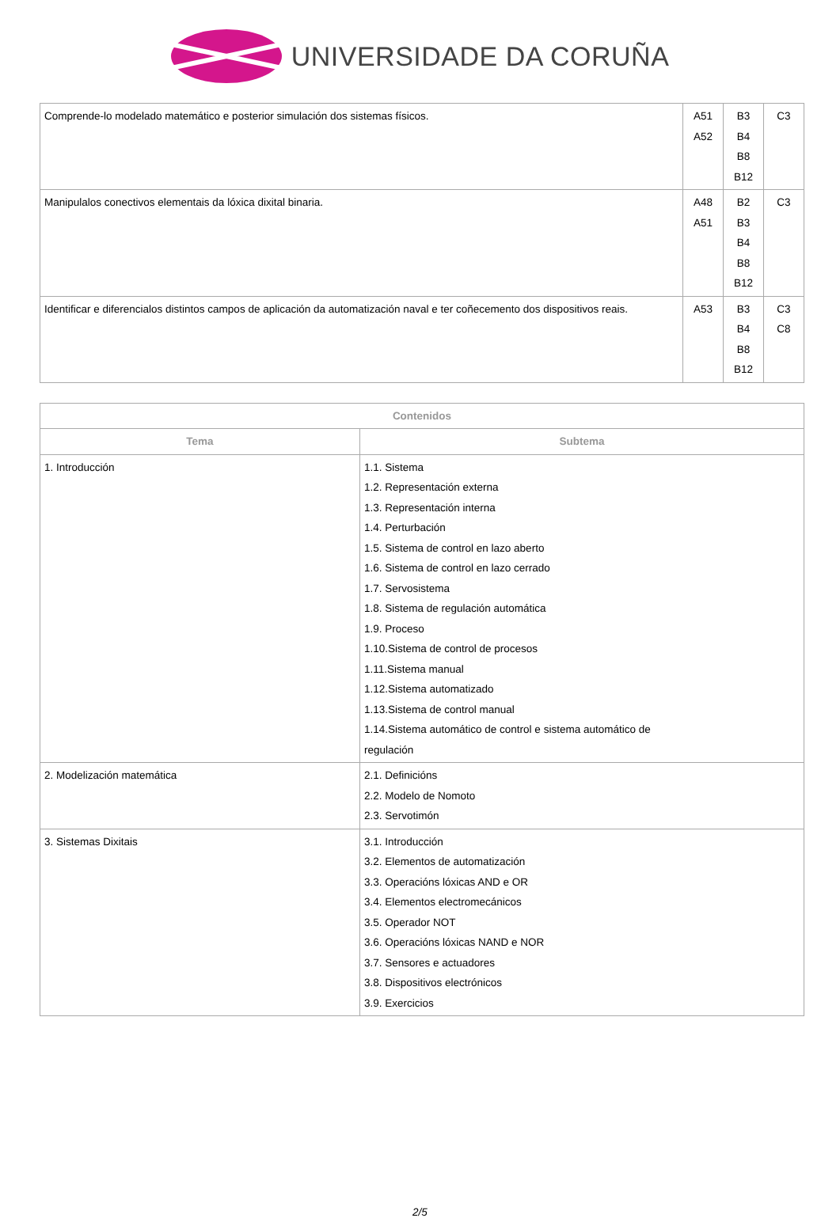UNIVERSIDADE DA CORUÑA
| Comprende-lo modelado matemático e posterior simulación dos sistemas físicos. | A51 A52 | B3 B4 B8 B12 | C3 |
| Manipulalos conectivos elementais da lóxica dixital binaria. | A48 A51 | B2 B3 B4 B8 B12 | C3 |
| Identificar e diferencialos distintos campos de aplicación da automatización naval e ter coñecemento dos dispositivos reais. | A53 | B3 B4 B8 B12 | C3 C8 |
| Contenidos | |
| --- | --- |
| Tema | Subtema |
| 1. Introducción | 1.1. Sistema 1.2. Representación externa 1.3. Representación interna 1.4. Perturbación 1.5. Sistema de control en lazo aberto 1.6. Sistema de control en lazo cerrado 1.7. Servosistema 1.8. Sistema de regulación automática 1.9. Proceso 1.10.Sistema de control de procesos 1.11.Sistema manual 1.12.Sistema automatizado 1.13.Sistema de control manual 1.14.Sistema automático de control e sistema automático de regulación |
| 2. Modelización matemática | 2.1. Definicións 2.2. Modelo de Nomoto 2.3. Servotimón |
| 3. Sistemas Dixitais | 3.1. Introducción 3.2. Elementos de automatización 3.3. Operacións lóxicas AND e OR 3.4. Elementos electromecánicos 3.5. Operador NOT 3.6. Operacións lóxicas NAND e NOR 3.7. Sensores e actuadores 3.8. Dispositivos electrónicos 3.9. Exercicios |
2/5